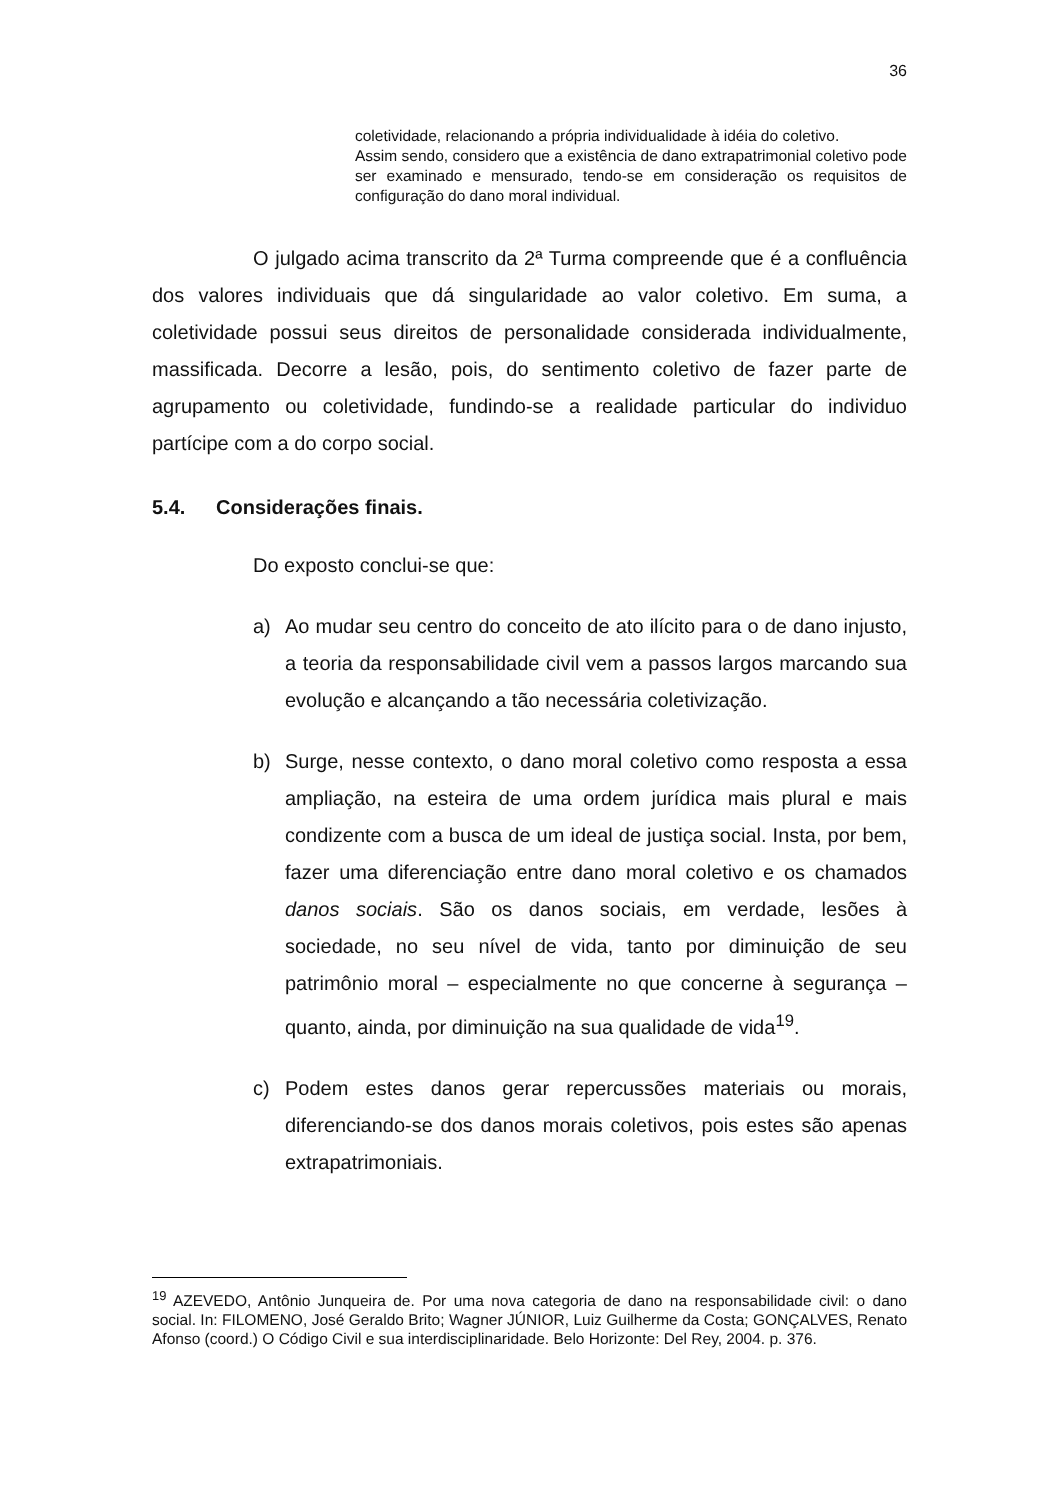36
coletividade, relacionando a própria individualidade à idéia do coletivo.
Assim sendo, considero que a existência de dano extrapatrimonial coletivo pode ser examinado e mensurado, tendo-se em consideração os requisitos de configuração do dano moral individual.
O julgado acima transcrito da 2ª Turma compreende que é a confluência dos valores individuais que dá singularidade ao valor coletivo. Em suma, a coletividade possui seus direitos de personalidade considerada individualmente, massificada. Decorre a lesão, pois, do sentimento coletivo de fazer parte de agrupamento ou coletividade, fundindo-se a realidade particular do individuo partícipe com a do corpo social.
5.4. Considerações finais.
Do exposto conclui-se que:
a) Ao mudar seu centro do conceito de ato ilícito para o de dano injusto, a teoria da responsabilidade civil vem a passos largos marcando sua evolução e alcançando a tão necessária coletivização.
b) Surge, nesse contexto, o dano moral coletivo como resposta a essa ampliação, na esteira de uma ordem jurídica mais plural e mais condizente com a busca de um ideal de justiça social. Insta, por bem, fazer uma diferenciação entre dano moral coletivo e os chamados danos sociais. São os danos sociais, em verdade, lesões à sociedade, no seu nível de vida, tanto por diminuição de seu patrimônio moral – especialmente no que concerne à segurança – quanto, ainda, por diminuição na sua qualidade de vida<sup>19</sup>.
c) Podem estes danos gerar repercussões materiais ou morais, diferenciando-se dos danos morais coletivos, pois estes são apenas extrapatrimoniais.
<sup>19</sup> AZEVEDO, Antônio Junqueira de. Por uma nova categoria de dano na responsabilidade civil: o dano social. In: FILOMENO, José Geraldo Brito; Wagner JÚNIOR, Luiz Guilherme da Costa; GONÇALVES, Renato Afonso (coord.) O Código Civil e sua interdisciplinaridade. Belo Horizonte: Del Rey, 2004. p. 376.